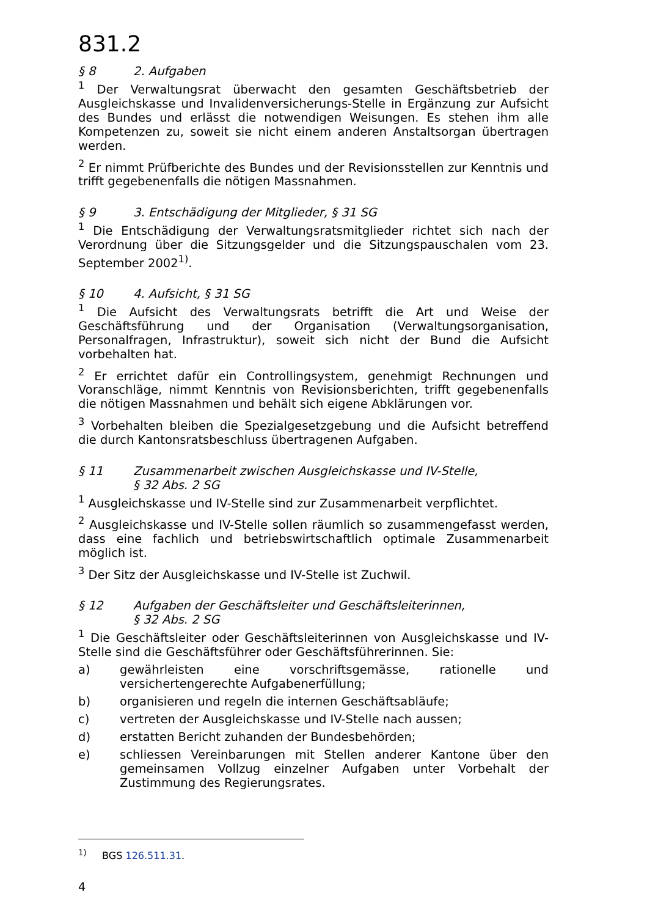831.2
§ 8 2. Aufgaben
<sup>1</sup> Der Verwaltungsrat überwacht den gesamten Geschäftsbetrieb der Ausgleichskasse und Invalidenversicherungs-Stelle in Ergänzung zur Aufsicht des Bundes und erlässt die notwendigen Weisungen. Es stehen ihm alle Kompetenzen zu, soweit sie nicht einem anderen Anstaltsorgan übertragen werden.
<sup>2</sup> Er nimmt Prüfberichte des Bundes und der Revisionsstellen zur Kenntnis und trifft gegebenenfalls die nötigen Massnahmen.
§ 9 3. Entschädigung der Mitglieder, § 31 SG
<sup>1</sup> Die Entschädigung der Verwaltungsratsmitglieder richtet sich nach der Verordnung über die Sitzungsgelder und die Sitzungspauschalen vom 23. September 2002<sup>1)</sup>.
§ 10 4. Aufsicht, § 31 SG
<sup>1</sup> Die Aufsicht des Verwaltungsrats betrifft die Art und Weise der Geschäftsführung und der Organisation (Verwaltungsorganisation, Personalfragen, Infrastruktur), soweit sich nicht der Bund die Aufsicht vorbehalten hat.
<sup>2</sup> Er errichtet dafür ein Controllingsystem, genehmigt Rechnungen und Voranschläge, nimmt Kenntnis von Revisionsberichten, trifft gegebenenfalls die nötigen Massnahmen und behält sich eigene Abklärungen vor.
<sup>3</sup> Vorbehalten bleiben die Spezialgesetzgebung und die Aufsicht betreffend die durch Kantonsratsbeschluss übertragenen Aufgaben.
§ 11 Zusammenarbeit zwischen Ausgleichskasse und IV-Stelle,
§ 32 Abs. 2 SG
<sup>1</sup> Ausgleichskasse und IV-Stelle sind zur Zusammenarbeit verpflichtet.
<sup>2</sup> Ausgleichskasse und IV-Stelle sollen räumlich so zusammengefasst werden, dass eine fachlich und betriebswirtschaftlich optimale Zusammenarbeit möglich ist.
<sup>3</sup> Der Sitz der Ausgleichskasse und IV-Stelle ist Zuchwil.
§ 12 Aufgaben der Geschäftsleiter und Geschäftsleiterinnen,
§ 32 Abs. 2 SG
<sup>1</sup> Die Geschäftsleiter oder Geschäftsleiterinnen von Ausgleichskasse und IV-Stelle sind die Geschäftsführer oder Geschäftsführerinnen. Sie:
a) gewährleisten eine vorschriftsgemässe, rationelle und versichertengerechte Aufgabenerfüllung;
b) organisieren und regeln die internen Geschäftsabläufe;
c) vertreten der Ausgleichskasse und IV-Stelle nach aussen;
d) erstatten Bericht zuhanden der Bundesbehörden;
e) schliessen Vereinbarungen mit Stellen anderer Kantone über den gemeinsamen Vollzug einzelner Aufgaben unter Vorbehalt der Zustimmung des Regierungsrates.
<sup>1)</sup> BGS 126.511.31.
4